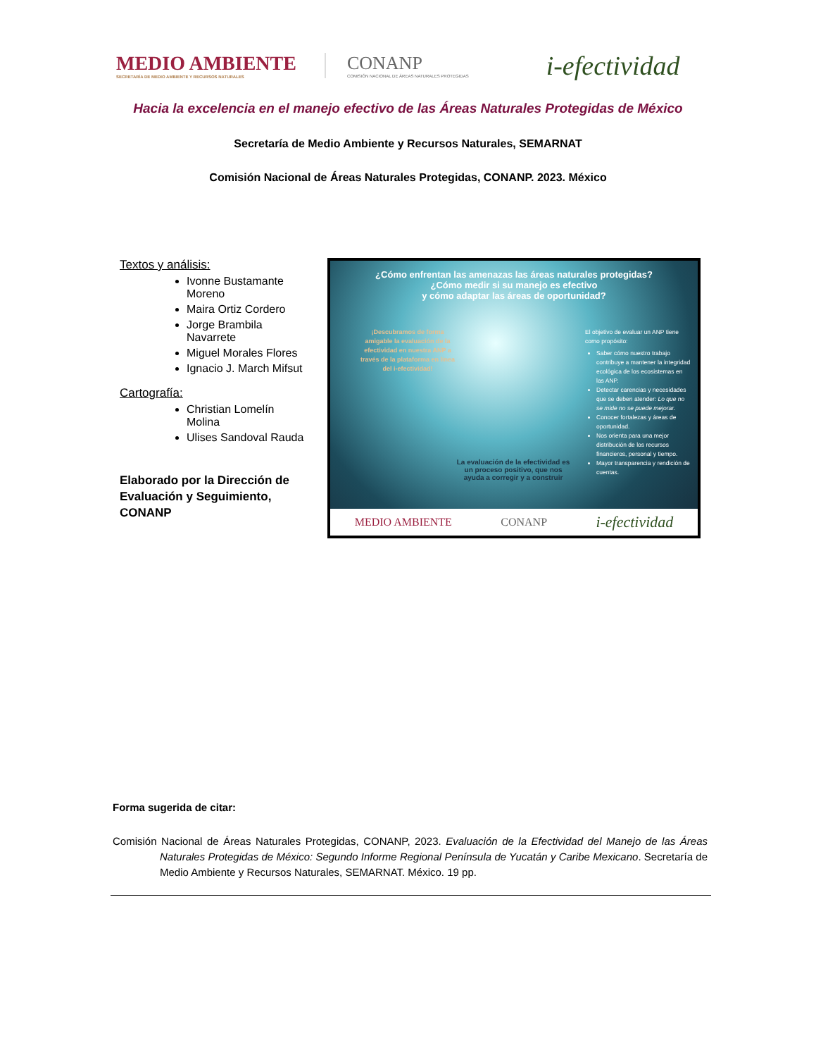MEDIO AMBIENTE
SECRETARÍA DE MEDIO AMBIENTE Y RECURSOS NATURALES
CONANP
COMISIÓN NACIONAL DE ÁREAS NATURALES PROTEGIDAS
i-efectividad
Hacia la excelencia en el manejo efectivo de las Áreas Naturales Protegidas de México
Secretaría de Medio Ambiente y Recursos Naturales, SEMARNAT
Comisión Nacional de Áreas Naturales Protegidas, CONANP. 2023. México
Textos y análisis:
Ivonne Bustamante Moreno
Maira Ortiz Cordero
Jorge Brambila Navarrete
Miguel Morales Flores
Ignacio J. March Mifsut
Cartografía:
Christian Lomelín Molina
Ulises Sandoval Rauda
Elaborado por la Dirección de Evaluación y Seguimiento, CONANP
¿Cómo enfrentan las amenazas las áreas naturales protegidas?
¿Cómo medir si su manejo es efectivo
y cómo adaptar las áreas de oportunidad?
¡Descubramos de forma amigable la evaluación de la efectividad en nuestra ANP a través de la plataforma en línea del i-efectividad!
El objetivo de evaluar un ANP tiene como propósito:
Saber cómo nuestro trabajo contribuye a mantener la integridad ecológica de los ecosistemas en las ANP.
Detectar carencias y necesidades que se deben atender: Lo que no se mide no se puede mejorar.
Conocer fortalezas y áreas de oportunidad.
Nos orienta para una mejor distribución de los recursos financieros, personal y tiempo.
Mayor transparencia y rendición de cuentas.
La evaluación de la efectividad es un proceso positivo, que nos ayuda a corregir y a construir
MEDIO AMBIENTE CONANP i-efectividad
Forma sugerida de citar:
Comisión Nacional de Áreas Naturales Protegidas, CONANP, 2023. Evaluación de la Efectividad del Manejo de las Áreas Naturales Protegidas de México: Segundo Informe Regional Península de Yucatán y Caribe Mexicano. Secretaría de Medio Ambiente y Recursos Naturales, SEMARNAT. México. 19 pp.